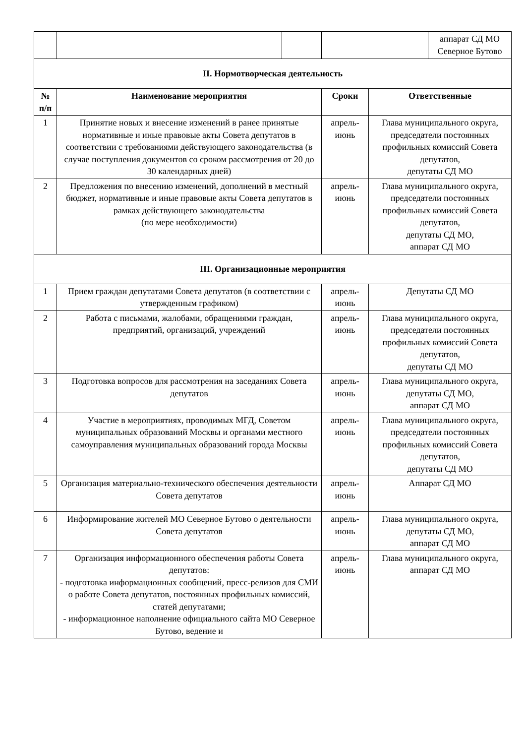| | | | | | аппарат СД МО Северное Бутово |
| II. Нормотворческая деятельность | | | | | |
| № п/п | Наименование мероприятия | | Сроки | Ответственные | |
| 1 | Принятие новых и внесение изменений в ранее принятые нормативные и иные правовые акты Совета депутатов в соответствии с требованиями действующего законодательства (в случае поступления документов со сроком рассмотрения от 20 до 30 календарных дней) | | апрель-июнь | Глава муниципального округа, председатели постоянных профильных комиссий Совета депутатов, депутаты СД МО | |
| 2 | Предложения по внесению изменений, дополнений в местный бюджет, нормативные и иные правовые акты Совета депутатов в рамках действующего законодательства (по мере необходимости) | | апрель-июнь | Глава муниципального округа, председатели постоянных профильных комиссий Совета депутатов, депутаты СД МО, аппарат СД МО | |
| III. Организационные мероприятия | | | | | |
| 1 | Прием граждан депутатами Совета депутатов (в соответствии с утвержденным графиком) | | апрель-июнь | Депутаты СД МО | |
| 2 | Работа с письмами, жалобами, обращениями граждан, предприятий, организаций, учреждений | | апрель-июнь | Глава муниципального округа, председатели постоянных профильных комиссий Совета депутатов, депутаты СД МО | |
| 3 | Подготовка вопросов для рассмотрения на заседаниях Совета депутатов | | апрель-июнь | Глава муниципального округа, депутаты СД МО, аппарат СД МО | |
| 4 | Участие в мероприятиях, проводимых МГД, Советом муниципальных образований Москвы и органами местного самоуправления муниципальных образований города Москвы | | апрель-июнь | Глава муниципального округа, председатели постоянных профильных комиссий Совета депутатов, депутаты СД МО | |
| 5 | Организация материально-технического обеспечения деятельности Совета депутатов | | апрель-июнь | Аппарат СД МО | |
| 6 | Информирование жителей МО Северное Бутово о деятельности Совета депутатов | | апрель-июнь | Глава муниципального округа, депутаты СД МО, аппарат СД МО | |
| 7 | Организация информационного обеспечения работы Совета депутатов: - подготовка информационных сообщений, пресс-релизов для СМИ о работе Совета депутатов, постоянных профильных комиссий, статей депутатами; - информационное наполнение официального сайта МО Северное Бутово, ведение и | | апрель-июнь | Глава муниципального округа, аппарат СД МО | |